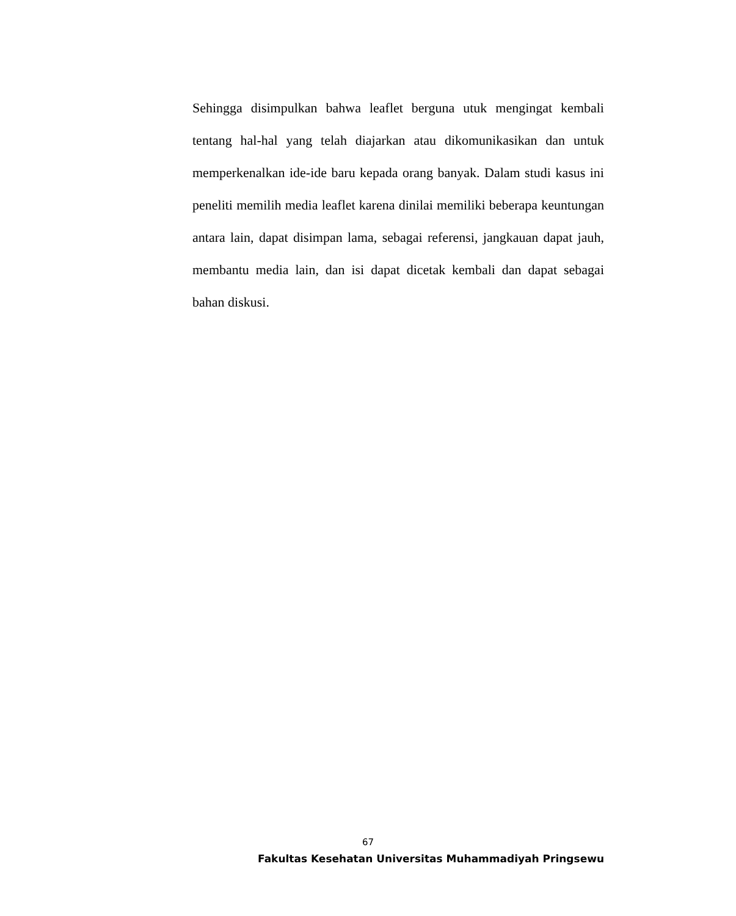Sehingga disimpulkan bahwa leaflet berguna utuk mengingat kembali tentang hal-hal yang telah diajarkan atau dikomunikasikan dan untuk memperkenalkan ide-ide baru kepada orang banyak. Dalam studi kasus ini peneliti memilih media leaflet karena dinilai memiliki beberapa keuntungan antara lain, dapat disimpan lama, sebagai referensi, jangkauan dapat jauh, membantu media lain, dan isi dapat dicetak kembali dan dapat sebagai bahan diskusi.
67
Fakultas Kesehatan Universitas Muhammadiyah Pringsewu